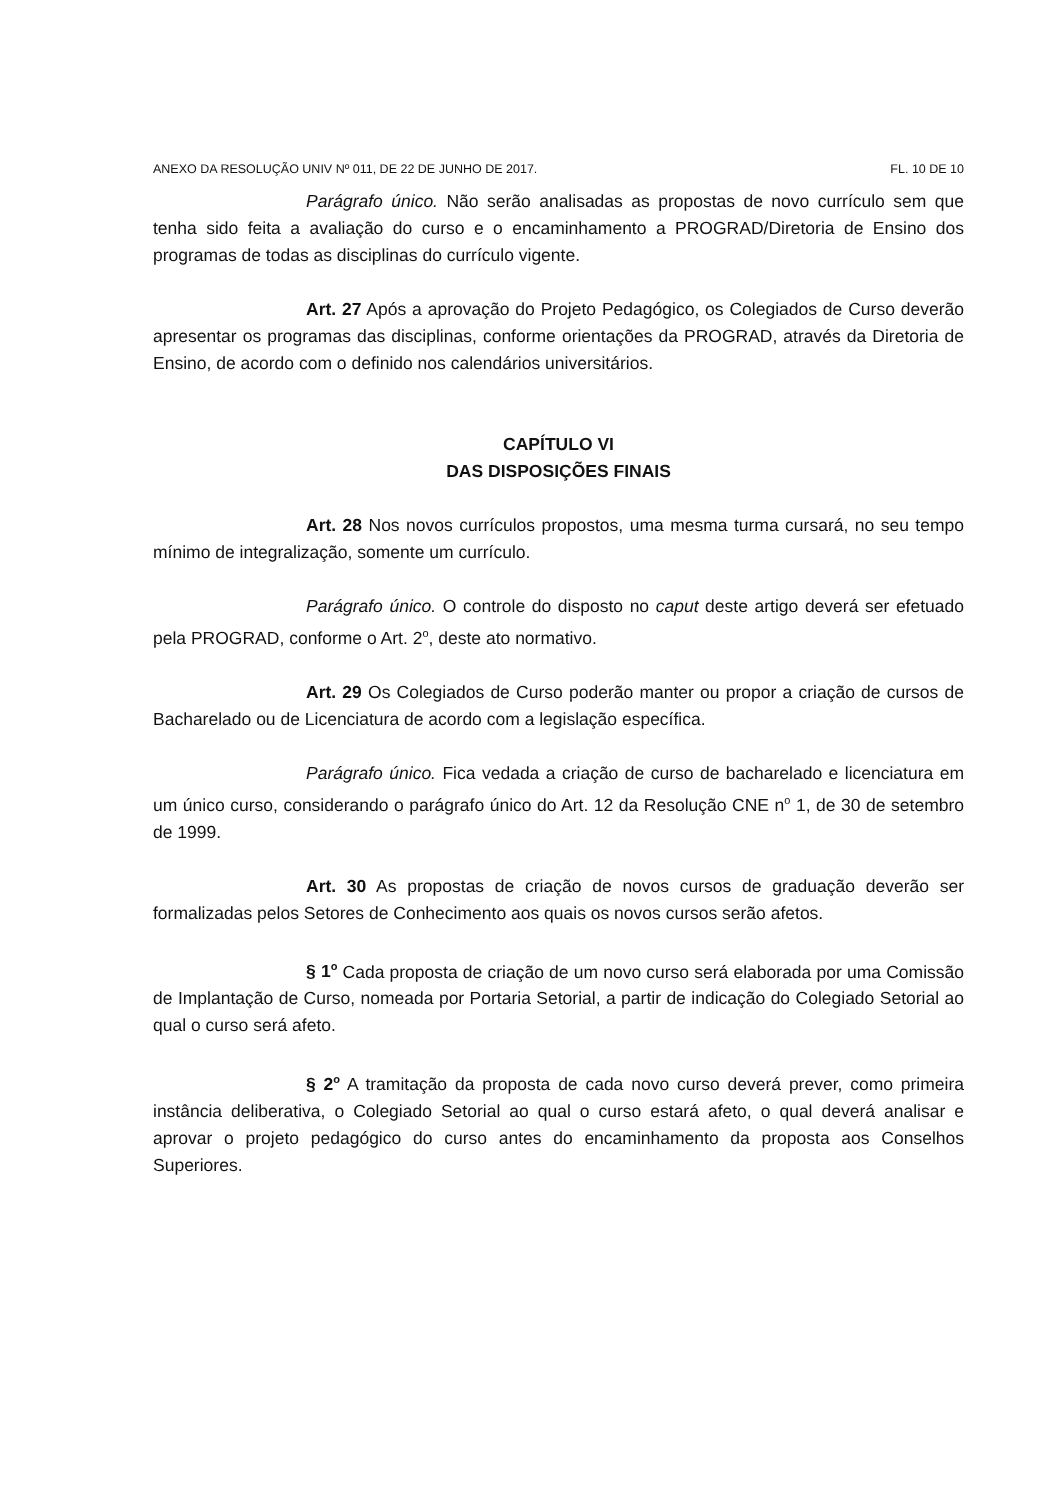ANEXO DA RESOLUÇÃO UNIV Nº 011, DE 22 DE JUNHO DE 2017. FL. 10 DE 10
Parágrafo único. Não serão analisadas as propostas de novo currículo sem que tenha sido feita a avaliação do curso e o encaminhamento a PROGRAD/Diretoria de Ensino dos programas de todas as disciplinas do currículo vigente.
Art. 27 Após a aprovação do Projeto Pedagógico, os Colegiados de Curso deverão apresentar os programas das disciplinas, conforme orientações da PROGRAD, através da Diretoria de Ensino, de acordo com o definido nos calendários universitários.
CAPÍTULO VI
DAS DISPOSIÇÕES FINAIS
Art. 28 Nos novos currículos propostos, uma mesma turma cursará, no seu tempo mínimo de integralização, somente um currículo.
Parágrafo único. O controle do disposto no caput deste artigo deverá ser efetuado pela PROGRAD, conforme o Art. 2<sup>o</sup>, deste ato normativo.
Art. 29 Os Colegiados de Curso poderão manter ou propor a criação de cursos de Bacharelado ou de Licenciatura de acordo com a legislação específica.
Parágrafo único. Fica vedada a criação de curso de bacharelado e licenciatura em um único curso, considerando o parágrafo único do Art. 12 da Resolução CNE n<sup>o</sup> 1, de 30 de setembro de 1999.
Art. 30 As propostas de criação de novos cursos de graduação deverão ser formalizadas pelos Setores de Conhecimento aos quais os novos cursos serão afetos.
§ 1<sup>o</sup> Cada proposta de criação de um novo curso será elaborada por uma Comissão de Implantação de Curso, nomeada por Portaria Setorial, a partir de indicação do Colegiado Setorial ao qual o curso será afeto.
§ 2<sup>o</sup> A tramitação da proposta de cada novo curso deverá prever, como primeira instância deliberativa, o Colegiado Setorial ao qual o curso estará afeto, o qual deverá analisar e aprovar o projeto pedagógico do curso antes do encaminhamento da proposta aos Conselhos Superiores.